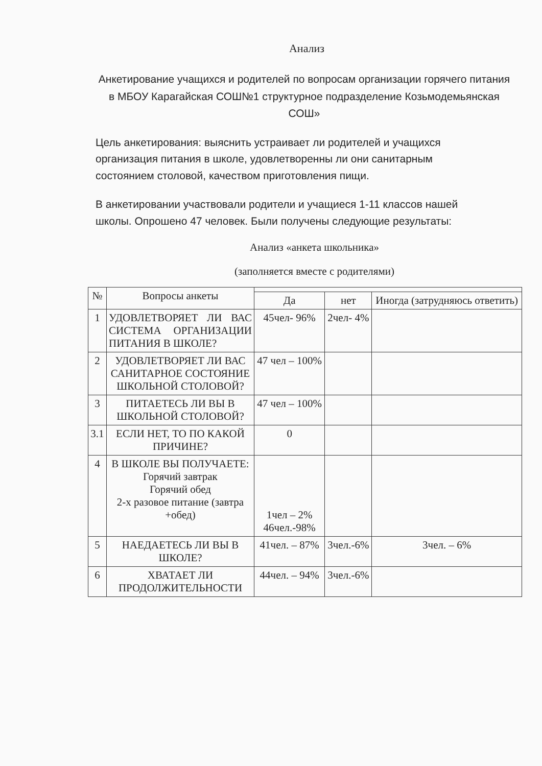Анализ
Анкетирование учащихся и родителей по вопросам организации горячего питания в МБОУ Карагайская СОШ№1 структурное подразделение Козьмодемьянская СОШ»
Цель анкетирования: выяснить устраивает ли родителей и учащихся организация питания в школе, удовлетворенны ли они санитарным состоянием столовой, качеством приготовления пищи.
В анкетировании участвовали родители и учащиеся 1-11 классов нашей школы. Опрошено 47 человек. Были получены следующие результаты:
Анализ «анкета школьника»
(заполняется вместе с родителями)
| № | Вопросы анкеты | | | |
| --- | --- | --- | --- | --- |
| | | Да | нет | Иногда (затрудняюсь ответить) |
| 1 | УДОВЛЕТВОРЯЕТ ЛИ ВАС СИСТЕМА ОРГАНИЗАЦИИ ПИТАНИЯ В ШКОЛЕ? | 45чел- 96% | 2чел- 4% | |
| 2 | УДОВЛЕТВОРЯЕТ ЛИ ВАС САНИТАРНОЕ СОСТОЯНИЕ ШКОЛЬНОЙ СТОЛОВОЙ? | 47 чел – 100% | | |
| 3 | ПИТАЕТЕСЬ ЛИ ВЫ В ШКОЛЬНОЙ СТОЛОВОЙ? | 47 чел – 100% | | |
| 3.1 | ЕСЛИ НЕТ, ТО ПО КАКОЙ ПРИЧИНЕ? | 0 | | |
| 4 | В ШКОЛЕ ВЫ ПОЛУЧАЕТЕ: Горячий завтрак Горячий обед 2-х разовое питание (завтра +обед) | 1чел – 2% 46чел.-98% | | |
| 5 | НАЕДАЕТЕСЬ ЛИ ВЫ В ШКОЛЕ? | 41чел. – 87% | 3чел.-6% | 3чел. – 6% |
| 6 | ХВАТАЕТ ЛИ ПРОДОЛЖИТЕЛЬНОСТИ | 44чел. – 94% | 3чел.-6% | |